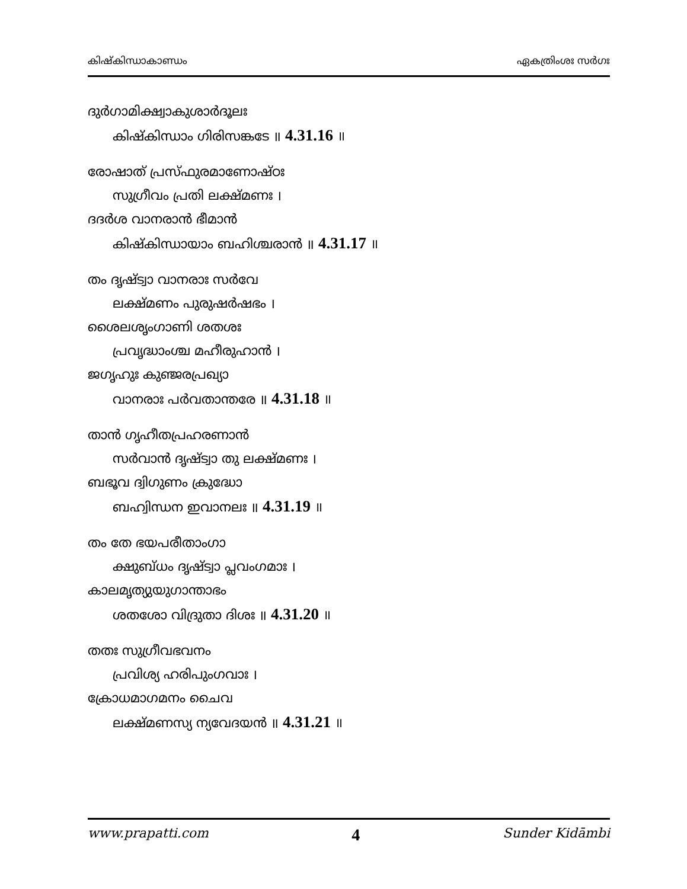കിഷ്കിന്ധാകാണ്ഡം ഏകത്രിംശഃ സർഗഃ
ദുർഗാമിക്ഷ്വാകുശാർദൂലഃ
കിഷ്കിന്ധാം ഗിരിസങ്കടേ ॥ 4.31.16 ॥
രോഷാത് പ്രസ്ഫുരമാണോഷ്ഠഃ
സുഗ്രീവം പ്രതി ലക്ഷ്മണഃ ।
ദദർശ വാനരാൻ ഭീമാൻ
കിഷ്കിന്ധായാം ബഹിശ്ചരാൻ ॥ 4.31.17 ॥
തം ദൃഷ്ട്വാ വാനരാഃ സർവേ
ലക്ഷ്മണം പുരുഷർഷഭം ।
ശൈലശൃംഗാണി ശതശഃ
പ്രവൃദ്ധാംശ്ച മഹീരുഹാൻ ।
ജഗൃഹുഃ കുഞ്ജരപ്രഖ്യാ
വാനരാഃ പർവതാന്തരേ ॥ 4.31.18 ॥
താൻ ഗൃഹീതപ്രഹരണാൻ
സർവാൻ ദൃഷ്ട്വാ തു ലക്ഷ്മണഃ ।
ബഭൂവ ദ്വിഗുണം ക്രുദ്ധോ
ബഹ്വിന്ധന ഇവാനലഃ ॥ 4.31.19 ॥
തം തേ ഭയപരീതാംഗാ
ക്ഷുബ്ധം ദൃഷ്ട്വാ പ്ലവംഗമാഃ ।
കാലമൃത്യുയുഗാന്താഭം
ശതശോ വിദ്രുതാ ദിശഃ ॥ 4.31.20 ॥
തതഃ സുഗ്രീവഭവനം
പ്രവിശ്യ ഹരിപുംഗവാഃ ।
ക്രോധമാഗമനം ചൈവ
ലക്ഷ്മണസ്യ ന്യവേദയൻ ॥ 4.31.21 ॥
www.prapatti.com 4 Sunder Kidāmbi